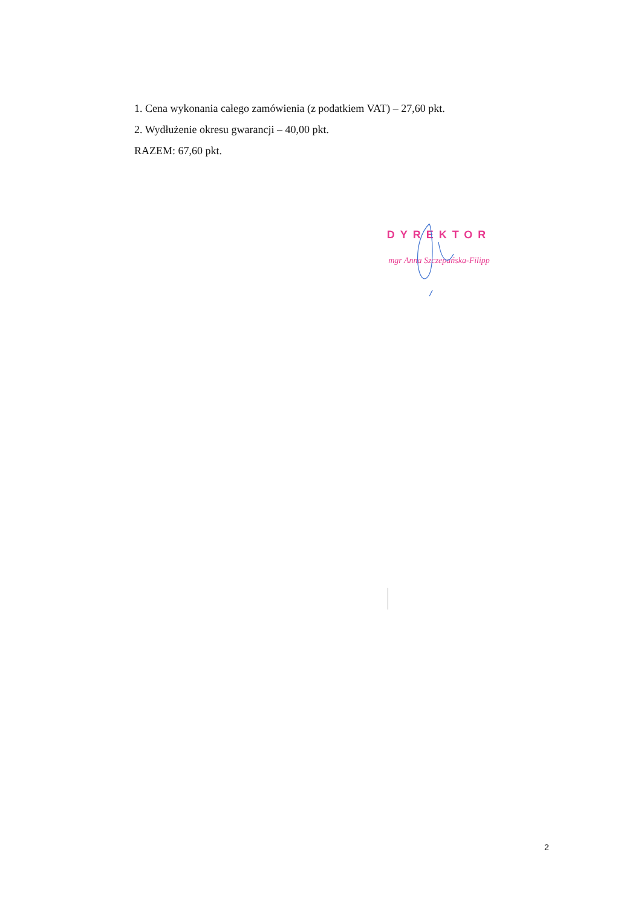1. Cena wykonania całego zamówienia (z podatkiem VAT) – 27,60 pkt.
2. Wydłużenie okresu gwarancji – 40,00 pkt.
RAZEM: 67,60 pkt.
DYREKTOR
mgr Anna Szczepańska-Filipp
2